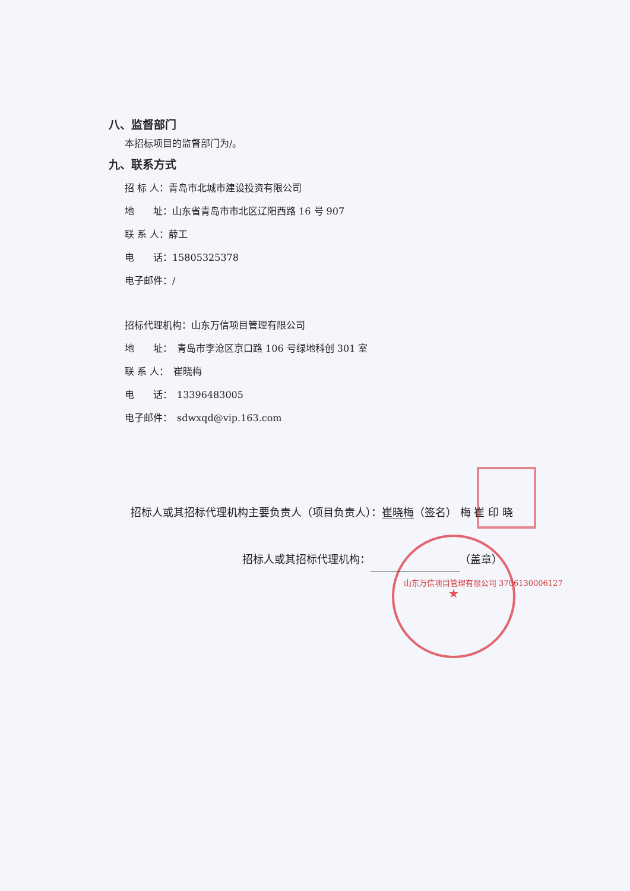★
八、监督部门
本招标项目的监督部门为/。
九、联系方式
招 标 人：青岛市北城市建设投资有限公司
地　　址：山东省青岛市市北区辽阳西路 16 号 907
联 系 人：薛工
电　　话：15805325378
电子邮件：/
招标代理机构：山东万信项目管理有限公司
地　　址：　青岛市李沧区京口路 106 号绿地科创 301 室
联 系 人：　崔晓梅
电　　话：　13396483005
电子邮件：　sdwxqd@vip.163.com
招标人或其招标代理机构主要负责人（项目负责人）：崔晓梅（签名） 梅 崔 印 晓
招标人或其招标代理机构： （盖章）
山东万信项目管理有限公司 3706130006127